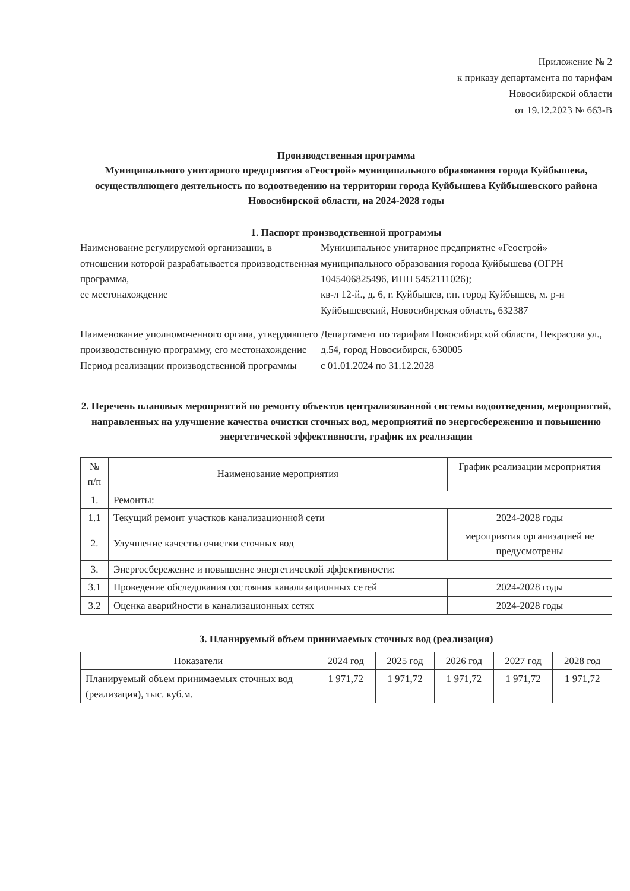Приложение № 2
к приказу департамента по тарифам
Новосибирской области
от 19.12.2023 № 663-В
Производственная программа
Муниципального унитарного предприятия «Геострой» муниципального образования города Куйбышева, осуществляющего деятельность по водоотведению на территории города Куйбышева Куйбышевского района Новосибирской области, на 2024-2028 годы
1. Паспорт производственной программы
Наименование регулируемой организации, в отношении которой разрабатывается производственная программа,
ее местонахождение
Муниципальное унитарное предприятие «Геострой» муниципального образования города Куйбышева (ОГРН 1045406825496, ИНН 5452111026);
кв-л 12-й., д. 6, г. Куйбышев, г.п. город Куйбышев, м. р-н Куйбышевский, Новосибирская область, 632387
Наименование уполномоченного органа, утвердившего производственную программу, его местонахождение
Департамент по тарифам Новосибирской области, Некрасова ул., д.54, город Новосибирск, 630005
Период реализации производственной программы
с 01.01.2024 по 31.12.2028
2. Перечень плановых мероприятий по ремонту объектов централизованной системы водоотведения, мероприятий, направленных на улучшение качества очистки сточных вод, мероприятий по энергосбережению и повышению энергетической эффективности, график их реализации
| № п/п | Наименование мероприятия | График реализации мероприятия |
| --- | --- | --- |
| 1. | Ремонты: | |
| 1.1 | Текущий ремонт участков канализационной сети | 2024-2028 годы |
| 2. | Улучшение качества очистки сточных вод | мероприятия организацией не предусмотрены |
| 3. | Энергосбережение и повышение энергетической эффективности: | |
| 3.1 | Проведение обследования состояния канализационных сетей | 2024-2028 годы |
| 3.2 | Оценка аварийности в канализационных сетях | 2024-2028 годы |
3. Планируемый объем принимаемых сточных вод (реализация)
| Показатели | 2024 год | 2025 год | 2026 год | 2027 год | 2028 год |
| --- | --- | --- | --- | --- | --- |
| Планируемый объем принимаемых сточных вод (реализация), тыс. куб.м. | 1 971,72 | 1 971,72 | 1 971,72 | 1 971,72 | 1 971,72 |